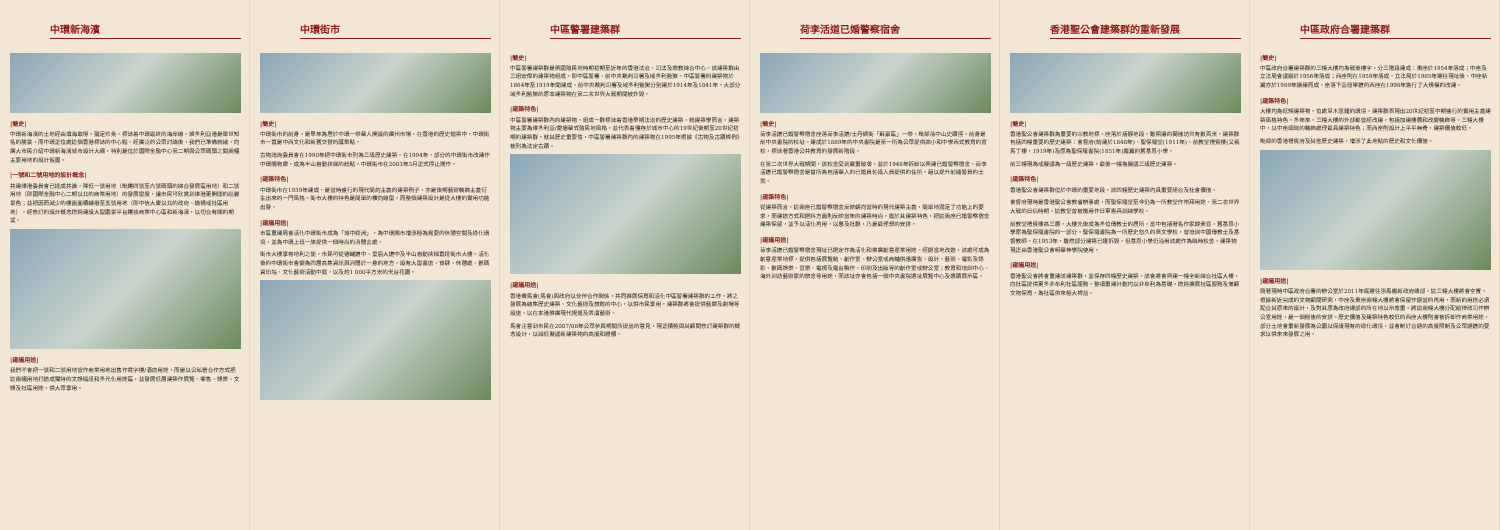中環新海濱
|簡史|
中環新海濱的土地經由填海取得，彌足珍貴，標誌着中環最終的海岸線。維多利亞港是舉世知名的勝景，而中環正位處這個香港標誌的中心點。經廣泛的公眾討論後，我們已準備就緒，向廣大市民介紹中環新海濱城市設計大綱，特別是位於國際金融中心第二期與公眾碼頭之間兩幅主要用地的設計藍圖。
|一號和二號用地的設計概念|
共建維港委員會已達成共識，降低一號用地（毗連四號至六號碼頭的綜合發展區用地）和二號用地（即國際金融中心二期以北的商業用地）的發展密度，讓市民可欣賞到維港更開闊的壯麗景色；並把因而減少的樓面面積轉撥至五號用地（即中信大廈以北的政府、機構或社區用地）。經修訂的設計概念透過建設大型園景平台連接商業中心區和新海濱，以切合有關的期望。
|建議用途|
我們不會把一號和二號用地當作商業用地出售作寫字樓/酒店用途，而是以公私營合作方式把這兩幅用地打造成獨特的文娛樞紐和多元化用途區，並發展低層建築作展覽、零售、娛樂、文娛及社區用途，供大眾享用。
中環街市
|簡史|
中環街市的前身，是早年為居於中環一帶華人開設的廣州市場。在香港的歷史檔案中，中環街市一直是中西文化和新舊交替的匯聚點。
古物諮詢委員會在1990年把中環街市列為三級歷史建築。在1994年，部分的中環街市改建作中環購物廊，成為半山自動扶梯的起點。中環街市在2003年3月正式停止運作。
|建築特色|
中環街市在1939年建成，是當時盛行的現代簡約主義的建築例子，亦是後期藝術裝飾主義衍生出來的一門風格。街市大樓的特色是簡單的橫向線型，而整個建築設計是從大樓的實用功能出發。
|建議用途|
市區重建局會活化中環街市成為「城中綠洲」，為中環鬧市增添極為需要的休憩空間及綠化環境，並為中環上班一族提供一個時尚的消閒去處。
街市大樓享有地利之便。市民可從德輔道中、皇后大道中及半山自動扶梯直達街市大樓。活化後的中環街市會變為四層高集資訊與消閒於一身的地方，設有大型書店、食肆、休憩處、數碼資訊站、文化藝術活動中庭，以及約1 000平方米的天台花園。
中區警署建築群
|簡史|
中區警署建築群是英國殖民地時期初期至近年的香港法治、司法及懲教綜合中心。該建築群由三組宏偉的建築物組成，即中區警署、前中央裁判司署及域多利監獄。中區警署的建築物於1864年至1919年間建成。前中央裁判司署及域多利監獄分別建於1914年及1841年。大部分域多利監獄的原本建築物在第二次世界大戰期間被炸毀。
|建築特色|
中區警署建築群內的建築物，組成一群標誌着香港早期法治的歷史建築。就建築學而言，建築物主要為維多利亞/愛德華式殖民地風格，並代表着僅存於城市中心的19世紀後期至20世紀初期的建築群。就其歷史重要性，中區警署建築群內的建築物在1995年根據《古物及古蹟條例》被列為法定古蹟。
|建議用途|
香港賽馬會(馬會)與政府以伙伴合作關係，共同推展保育和活化中區警署建築群的工作，將之發展為結集歷史建築、文化藝術及旅遊的中心，以供市民享用。建築群將會提供藝廊及劇場等設施，以在本港推廣現代視覺及表演藝術。
馬會注意到市民在2007/08年公眾參與期間所提出的意見，現正積極與其顧問修訂建築群的概念設計，以減低擬議新建築物的高度和體積。
荷李活道已婚警察宿舍
|簡史|
荷李活道已婚警察宿舍座落荷李活道/士丹頓街「蘇豪區」一帶，毗鄰孫中山史蹟徑，前身是前中央書院的校址。建成於1889年的中央書院是第一所為公眾提供高小和中學西式教育的官校，標誌著香港公共教育的發展新階段。
在第二次世界大戰期間，該校舍受到嚴重破壞，並於1948年拆卸以興建已婚警察宿舍。荷李活道已婚警察宿舍是首所為包括華人的已婚員佐級人員提供的住所，藉以提升前綫警員的士氣。
|建築特色|
從建築而言，這兩座已婚警察宿舍反映朝向當時的現代建築主義，簡單地滿足了功能上的要求，而建造方式和選料方面則反映當年的建築時尚。鑑於其建築特色，把這兩座已婚警察宿舍建築保留，並予以活化再用，以惠及社群，乃是最理想的安排。
|建議用途|
荷李活道已婚警察宿舍現址已選定作為活化和推廣創意產業用途。經適當地改造，該處可成為創意產業地標，提供包括展覽館、創作室、辦公室或商舖供應廣告、設計、藝術、電影及錄影、數碼娛樂、音樂、電視及電台製作、印刷及出版等的創作室或辦公室；教育和培訓中心、海外到訪藝術家的旅舍等用途，而該址亦會包括一個中央書院遺址展覽中心及遺蹟展示區。
香港聖公會建築群的重新發展
|簡史|
香港聖公會建築群為重要的宗教地標，座落於括靜地段，雖照攘的蘭桂坊只有數百米。建築群包括四幢重要的歷史建築：會督府(始建於1848年)、聖保羅堂(1911年)、前教堂禮賓樓(又稱馬丁樓，1919年)及原為聖保羅書院(1851年)南翼的舊基恩小學。
前三幢現為或擬議為一級歷史建築，最後一幢為擬議三級歷史建築。
|建築特色|
香港聖公會建築群位於中環的重要地段。該四幢歷史建築均具重要組合及社會價值。
會督府現時是香港聖公會教省辦事處，而聖保羅堂至今仍為一所教堂作崇拜用途。第二次世界大戰的日佔時期，這教堂曾被徵用作日軍憲兵訓練學校。
前教堂禮賓樓高三層，大樓先後成為多位傳教士的居所，當中包括著名作家韓素音。舊基恩小學原為聖保羅書院的一部分。聖保羅書院為一所歷史悠久的英文學校，曾培訓中國傳教士及基督教師。在1953年，雖然部分建築已遭拆毀，但基恩小學仍沿用該處作為臨時校舍。建築物現正由香港聖公會明華神學院使用。
|建議用途|
香港聖公會將會重建該建築群，並保存四幢歷史建築。該會將會興建一幢全新綜合社區大樓，向社區提供更多非牟利社區服務。整項重建計劃均以非牟利為基礎，透過擴展社區服務及兼顧文物保育，為社區帶來極大裨益。
中區政府合署建築群
|簡史|
中區政府合署建築群的三幢大樓均為戰後樓宇，分三階段建成：東座於1954年落成；中座及立法局會議廳於1956年落成；西座則在1959年落成。立法局於1985年遷往現址後，中座新翼亦於1989年擴建而成。座落下亞厘畢道的西座在1998年進行了大規模的改建。
|建築特色|
大樓均為低矮建築物，位處草木葱蘢的環境。建築群表現出20世紀初至中期盛行的實用主義建築風格特色。多年來，三幢大樓的外部都曾經改建，包括加建樓層和改變裝飾等。三幢大樓中，以中座細緻的裝飾處理最具建築特色；而西座則設計上平平無奇，建築價值較低。
毗鄰的香港禮賓府及其他歷史建築，增添了此地點的歷史和文化價值。
|建議用途|
隨著現時中區政府合署的辦公室於2011年底遷往添馬艦新政府總部，這三幢大樓將會空置。根據新近完成的文物顧問研究，中座及東座兩幢大樓將會保留作適當的再用，而新的用途必須配合其原來的設計，及對其原為政府總部的所在地以示尊重。將這兩幢大樓分配給律政司作辦公室用途，是一個極佳的安排。歷史價值及建築特色較低的西座大樓則會被拆卸作商業用途，部分土地會重新發展為公園以保護現有的綠化環境，並會制訂合適的高度限制及公眾通道的要求以供未來發展之用。